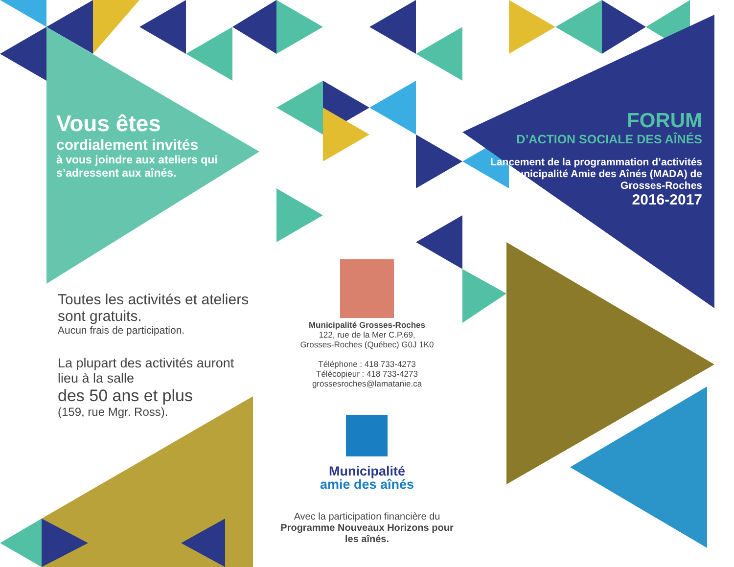Vous êtes
cordialement invités
à vous joindre aux ateliers qui s’adressent aux aînés.
Toutes les activités et ateliers sont gratuits.
Aucun frais de participation.
La plupart des activités auront lieu à la salle
des 50 ans et plus
(159, rue Mgr. Ross).
Municipalité Grosses-Roches
122, rue de la Mer C.P.69,
Grosses-Roches (Québec) G0J 1K0
Téléphone : 418 733-4273
Télécopieur : 418 733-4273
grossesroches@lamatanie.ca
Municipalité
amie des aînés
Avec la participation financière du
Programme Nouveaux Horizons pour les aînés.
FORUM
D’ACTION SOCIALE DES AÎNÉS
Lancement de la programmation d’activités Municipalité Amie des Aînés (MADA) de Grosses-Roches
2016-2017